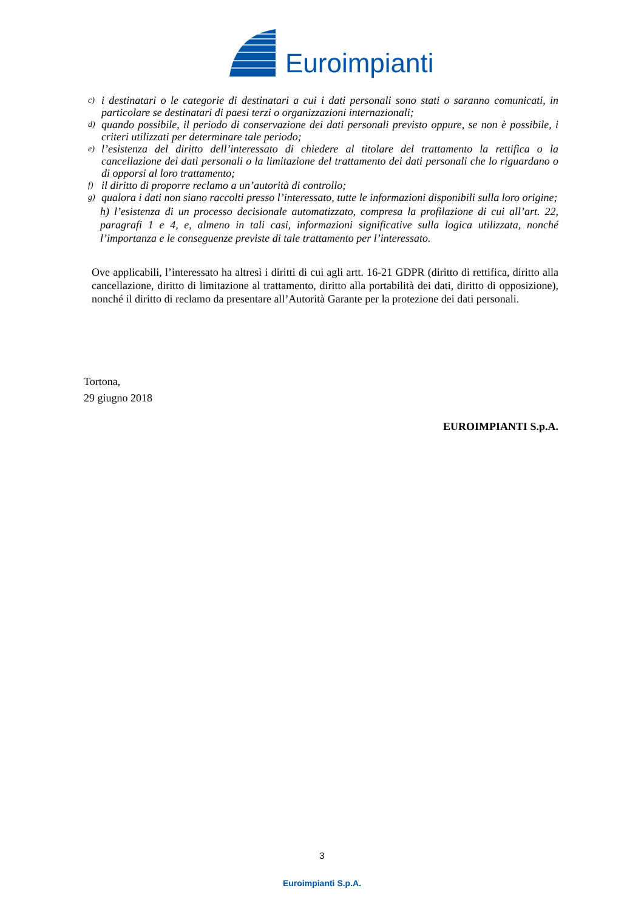Euroimpianti
c) i destinatari o le categorie di destinatari a cui i dati personali sono stati o saranno comunicati, in particolare se destinatari di paesi terzi o organizzazioni internazionali;
d) quando possibile, il periodo di conservazione dei dati personali previsto oppure, se non è possibile, i criteri utilizzati per determinare tale periodo;
e) l’esistenza del diritto dell’interessato di chiedere al titolare del trattamento la rettifica o la cancellazione dei dati personali o la limitazione del trattamento dei dati personali che lo riguardano o di opporsi al loro trattamento;
f) il diritto di proporre reclamo a un’autorità di controllo;
g) qualora i dati non siano raccolti presso l’interessato, tutte le informazioni disponibili sulla loro origine;
h) l’esistenza di un processo decisionale automatizzato, compresa la profilazione di cui all’art. 22, paragrafi 1 e 4, e, almeno in tali casi, informazioni significative sulla logica utilizzata, nonché l’importanza e le conseguenze previste di tale trattamento per l’interessato.
Ove applicabili, l’interessato ha altresì i diritti di cui agli artt. 16-21 GDPR (diritto di rettifica, diritto alla cancellazione, diritto di limitazione al trattamento, diritto alla portabilità dei dati, diritto di opposizione), nonché il diritto di reclamo da presentare all’Autorità Garante per la protezione dei dati personali.
Tortona,
29 giugno 2018
EUROIMPIANTI S.p.A.
3
Euroimpianti S.p.A.